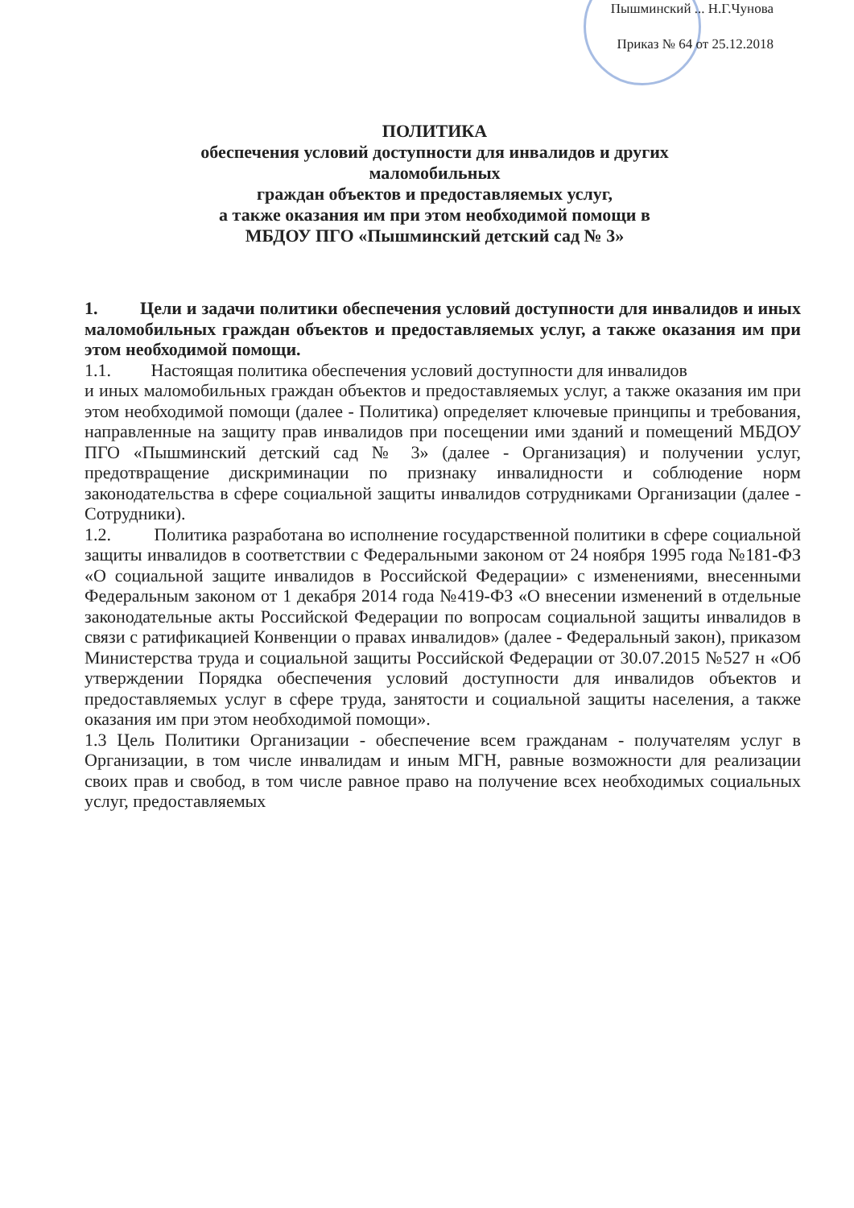Пышминский ... Н.Г.Чунова
Приказ № 64 от 25.12.2018
ПОЛИТИКА
обеспечения условий доступности для инвалидов и других маломобильных
граждан объектов и предоставляемых услуг,
а также оказания им при этом необходимой помощи в
МБДОУ ПГО «Пышминский детский сад № 3»
1. Цели и задачи политики обеспечения условий доступности для инвалидов и иных маломобильных граждан объектов и предоставляемых услуг, а также оказания им при этом необходимой помощи.
1.1. Настоящая политика обеспечения условий доступности для инвалидов
и иных маломобильных граждан объектов и предоставляемых услуг, а также оказания им при этом необходимой помощи (далее - Политика) определяет ключевые принципы и требования, направленные на защиту прав инвалидов при посещении ими зданий и помещений МБДОУ ПГО «Пышминский детский сад № 3» (далее - Организация) и получении услуг, предотвращение дискриминации по признаку инвалидности и соблюдение норм законодательства в сфере социальной защиты инвалидов сотрудниками Организации (далее - Сотрудники).
1.2. Политика разработана во исполнение государственной политики в сфере социальной защиты инвалидов в соответствии с Федеральными законом от 24 ноября 1995 года №181-ФЗ «О социальной защите инвалидов в Российской Федерации» с изменениями, внесенными Федеральным законом от 1 декабря 2014 года №419-ФЗ «О внесении изменений в отдельные законодательные акты Российской Федерации по вопросам социальной защиты инвалидов в связи с ратификацией Конвенции о правах инвалидов» (далее - Федеральный закон), приказом Министерства труда и социальной защиты Российской Федерации от 30.07.2015 №527 н «Об утверждении Порядка обеспечения условий доступности для инвалидов объектов и предоставляемых услуг в сфере труда, занятости и социальной защиты населения, а также оказания им при этом необходимой помощи».
1.3 Цель Политики Организации - обеспечение всем гражданам - получателям услуг в Организации, в том числе инвалидам и иным МГН, равные возможности для реализации своих прав и свобод, в том числе равное право на получение всех необходимых социальных услуг, предоставляемых